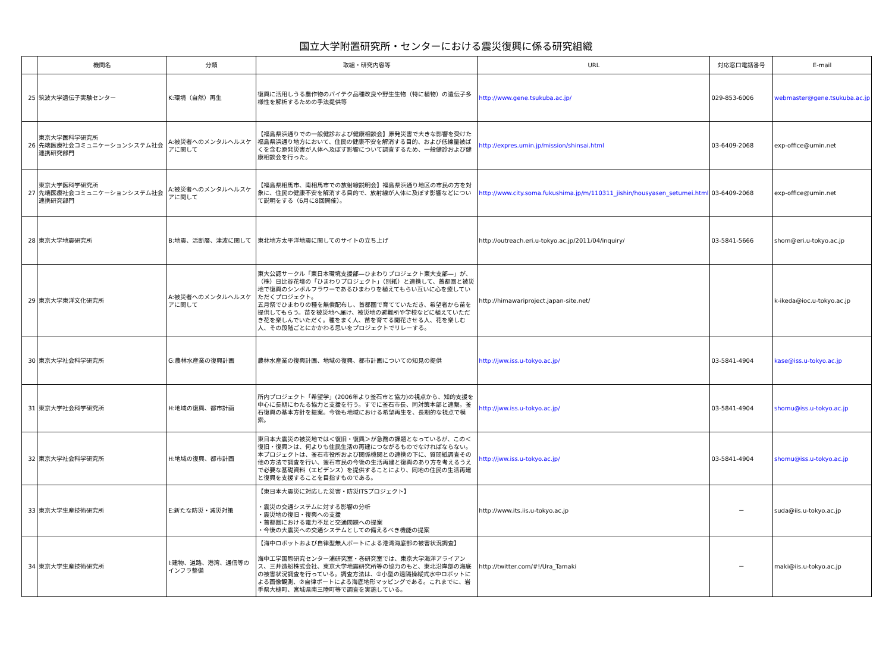国立大学附置研究所・センターにおける震災復興に係る研究組織
| | 機関名 | 分類 | 取組・研究内容等 | URL | 対応窓口電話番号 | E-mail |
| --- | --- | --- | --- | --- | --- | --- |
| 25 | 筑波大学遺伝子実験センター | K:環境（自然）再生 | 復興に活用しうる農作物のバイテク品種改良や野生生物（特に植物）の遺伝子多様性を解析するための手法提供等 | http://www.gene.tsukuba.ac.jp/ | 029-853-6006 | webmaster@gene.tsukuba.ac.jp |
| 26 | 東京大学医科学研究所 先端医療社会コミュニケーションシステム社会連携研究部門 | A:被災者へのメンタルヘルスケアに関して | 【福島県浜通りでの一般健診および健康相談会】原発災害で大きな影響を受けた福島県浜通り地方において、住民の健康不安を解消する目的、および低線量被ばくを含む原発災害が人体へ及ぼす影響について調査するため、一般健診および健康相談会を行った。 | http://expres.umin.jp/mission/shinsai.html | 03-6409-2068 | exp-office@umin.net |
| 27 | 東京大学医科学研究所 先端医療社会コミュニケーションシステム社会連携研究部門 | A:被災者へのメンタルヘルスケアに関して | 【福島県相馬市、南相馬市での放射線説明会】福島県浜通り地区の市民の方を対象に、住民の健康不安を解消する目的で、放射線が人体に及ぼす影響などについて説明をする（6月に8回開催）。 | http://www.city.soma.fukushima.jp/m/110311_jishin/housyasen_setumei.html | 03-6409-2068 | exp-office@umin.net |
| 28 | 東京大学地震研究所 | B:地震、活断層、津波に関して | 東北地方太平洋地震に関してのサイトの立ち上げ | http://outreach.eri.u-tokyo.ac.jp/2011/04/inquiry/ | 03-5841-5666 | shom@eri.u-tokyo.ac.jp |
| 29 | 東京大学東洋文化研究所 | A:被災者へのメンタルヘルスケアに関して | 東大公認サークル「東日本環境支援部—ひまわりプロジェクト東大支部—」が、（株）日比谷花壇の「ひまわりプロジェクト」（別紙）と連携して、首都圏と被災地で復興のシンボルフラワーであるひまわりを植えてもらい互いに心を癒していただくプロジェクト。 五月祭でひまわりの種を無償配布し、首都圏で育てていただき、希望者から苗を提供してもらう。苗を被災地へ届け、被災地の避難所や学校などに植えていただき花を楽しんでいただく。種をまく人、苗を育てる開花させる人、花を楽しむ人、その段階ごとにかかわる思いをプロジェクトでリレーする。 | http://himawariproject.japan-site.net/ | | k-ikeda@ioc.u-tokyo.ac.jp |
| 30 | 東京大学社会科学研究所 | G:農林水産業の復興計画 | 農林水産業の復興計画、地域の復興、都市計画についての知見の提供 | http://jww.iss.u-tokyo.ac.jp/ | 03-5841-4904 | kase@iss.u-tokyo.ac.jp |
| 31 | 東京大学社会科学研究所 | H:地域の復興、都市計画 | 所内プロジェクト「希望学」(2006年より釜石市と協力)の視点から、知的支援を中心に長期にわたる協力と支援を行う。すでに釜石市長、同対策本部と連繋。釜石復興の基本方針を提案。今後も地域における希望再生を、長期的な視点で模索。 | http://jww.iss.u-tokyo.ac.jp/ | 03-5841-4904 | shomu@iss.u-tokyo.ac.jp |
| 32 | 東京大学社会科学研究所 | H:地域の復興、都市計画 | 東日本大震災の被災地では＜復旧・復興＞が急務の課題となっているが、この＜復旧・復興＞は、何よりも住民生活の再建につながるものでなければならない。本プロジェクトは、釜石市役所および関係機関との連携の下に、質問紙調査その他の方法で調査を行い、釜石市民の今後の生活再建と復興のあり方を考えるうえで必要な基礎資料（エビデンス）を提供することにより、同地の住民の生活再建と復興を支援することを目指すものである。 | http://jww.iss.u-tokyo.ac.jp/ | 03-5841-4904 | shomu@iss.u-tokyo.ac.jp |
| 33 | 東京大学生産技術研究所 | E:新たな防災・減災対策 | 【東日本大震災に対応した災害・防災ITSプロジェクト】 ・震災の交通システムに対する影響の分析 ・震災地の復旧・復興への支援 ・首都圏における電力不足と交通問題への提案 ・今後の大震災への交通システムとしての備えるべき機能の提案 | http://www.its.iis.u-tokyo.ac.jp | － | suda@iis.u-tokyo.ac.jp |
| 34 | 東京大学生産技術研究所 | I:建物、道路、港湾、通信等のインフラ整備 | 【海中ロボットおよび自律型無人ボートによる港湾海底部の被害状況調査】 海中工学国際研究センター浦研究室・巻研究室では、東京大学海洋アライアンス、三井造船株式会社、東京大学地震研究所等の協力のもと、東北沿岸部の海底の被害状況調査を行っている。調査方法は、①小型の遠隔操縦式水中ロボットによる画像観測、②自律ボートによる海底地形マッピングである。これまでに、岩手県大槌町、宮城県南三陸町等で調査を実施している。 | http://twitter.com/#!/Ura_Tamaki | － | maki@iis.u-tokyo.ac.jp |